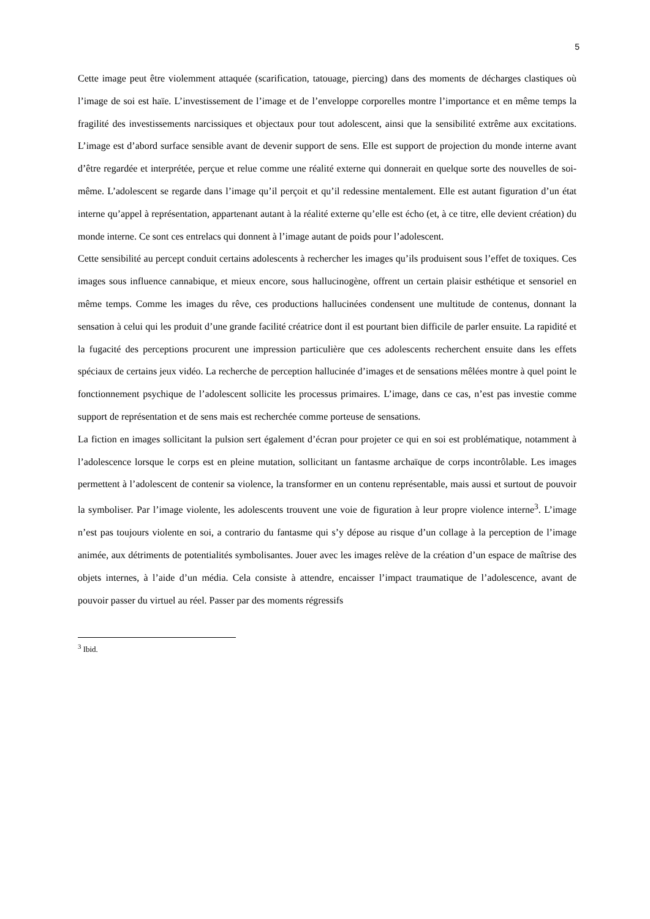5
Cette image peut être violemment attaquée (scarification, tatouage, piercing) dans des moments de décharges clastiques où l’image de soi est haïe. L’investissement de l’image et de l’enveloppe corporelles montre l’importance et en même temps la fragilité des investissements narcissiques et objectaux pour tout adolescent, ainsi que la sensibilité extrême aux excitations. L’image est d’abord surface sensible avant de devenir support de sens. Elle est support de projection du monde interne avant d’être regardée et interprétée, perçue et relue comme une réalité externe qui donnerait en quelque sorte des nouvelles de soi-même. L’adolescent se regarde dans l’image qu’il perçoit et qu’il redessine mentalement. Elle est autant figuration d’un état interne qu’appel à représentation, appartenant autant à la réalité externe qu’elle est écho (et, à ce titre, elle devient création) du monde interne. Ce sont ces entrelacs qui donnent à l’image autant de poids pour l’adolescent.
Cette sensibilité au percept conduit certains adolescents à rechercher les images qu’ils produisent sous l’effet de toxiques. Ces images sous influence cannabique, et mieux encore, sous hallucinogène, offrent un certain plaisir esthétique et sensoriel en même temps. Comme les images du rêve, ces productions hallucinées condensent une multitude de contenus, donnant la sensation à celui qui les produit d’une grande facilité créatrice dont il est pourtant bien difficile de parler ensuite. La rapidité et la fugacité des perceptions procurent une impression particulière que ces adolescents recherchent ensuite dans les effets spéciaux de certains jeux vidéo. La recherche de perception hallucinée d’images et de sensations mêlées montre à quel point le fonctionnement psychique de l’adolescent sollicite les processus primaires. L’image, dans ce cas, n’est pas investie comme support de représentation et de sens mais est recherchée comme porteuse de sensations.
La fiction en images sollicitant la pulsion sert également d’écran pour projeter ce qui en soi est problématique, notamment à l’adolescence lorsque le corps est en pleine mutation, sollicitant un fantasme archaïque de corps incontrôlable. Les images permettent à l’adolescent de contenir sa violence, la transformer en un contenu représentable, mais aussi et surtout de pouvoir la symboliser. Par l’image violente, les adolescents trouvent une voie de figuration à leur propre violence interne<sup>3</sup>. L’image n’est pas toujours violente en soi, a contrario du fantasme qui s’y dépose au risque d’un collage à la perception de l’image animée, aux détriments de potentialités symbolisantes. Jouer avec les images relève de la création d’un espace de maîtrise des objets internes, à l’aide d’un média. Cela consiste à attendre, encaisser l’impact traumatique de l’adolescence, avant de pouvoir passer du virtuel au réel. Passer par des moments régressifs
<sup>3</sup> Ibid.